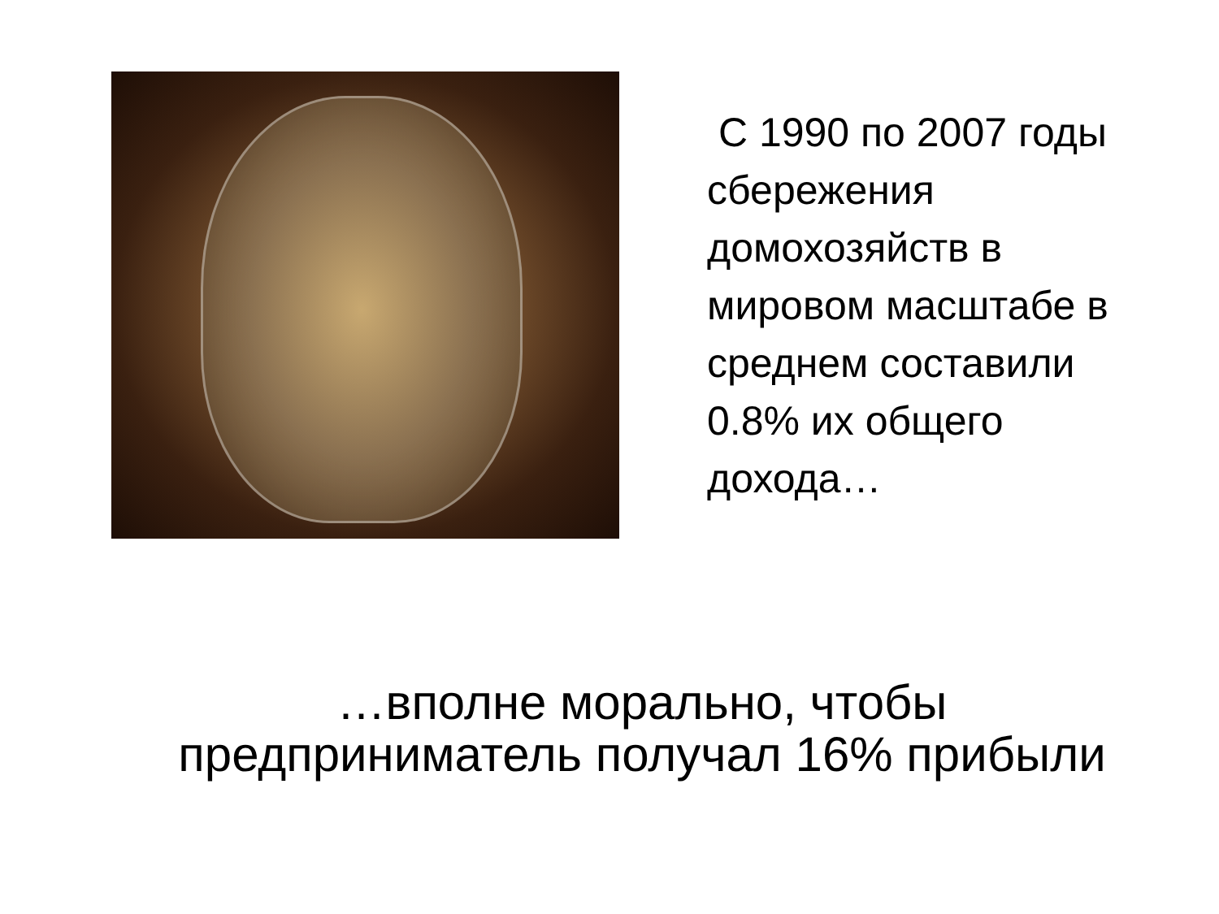С 1990 по 2007 годы сбережения домохозяйств в мировом масштабе в среднем составили 0.8% их общего дохода…
…вполне морально, чтобы
предприниматель получал 16% прибыли